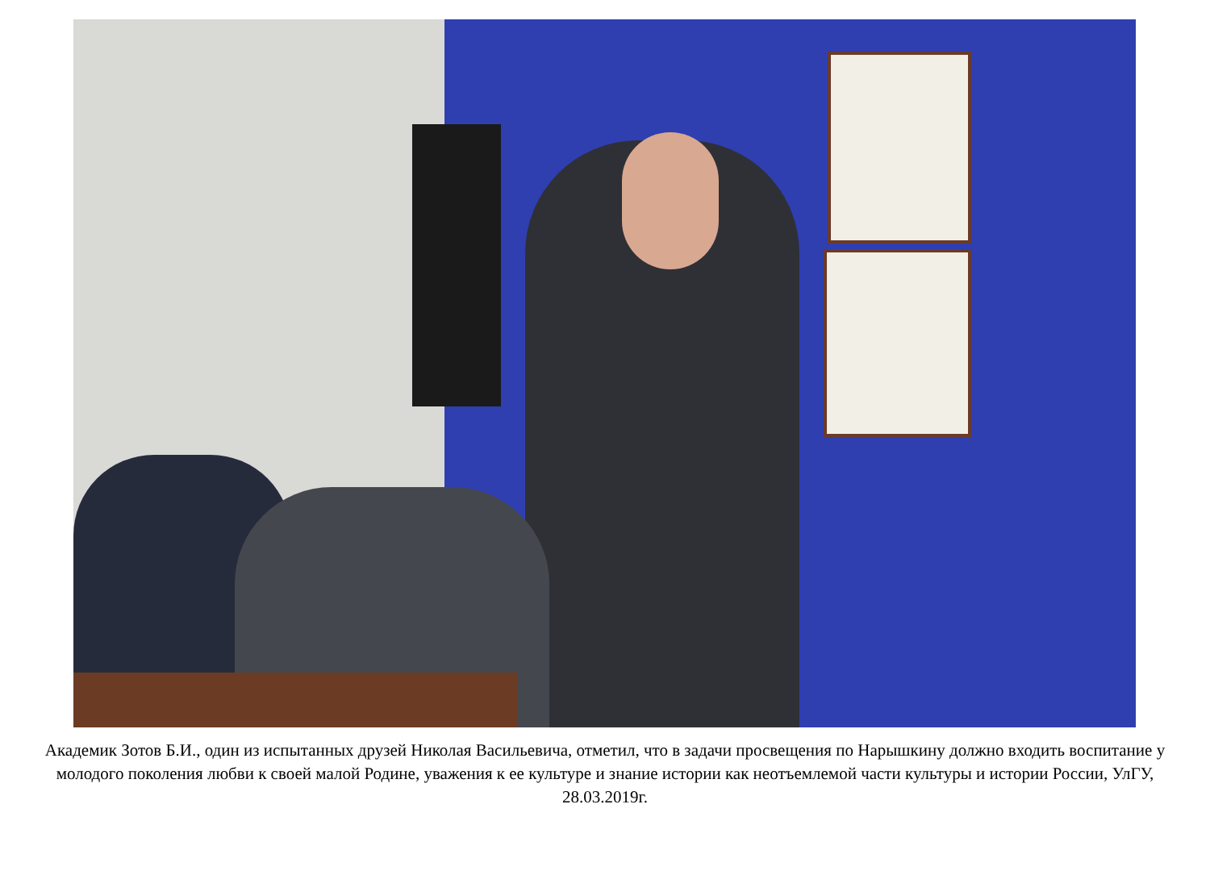Академик Зотов Б.И., один из испытанных друзей Николая Васильевича, отметил, что в задачи просвещения по Нарышкину должно входить воспитание у молодого поколения любви к своей малой Родине, уважения к ее культуре и знание истории как неотъемлемой части культуры и истории России, УлГУ, 28.03.2019г.